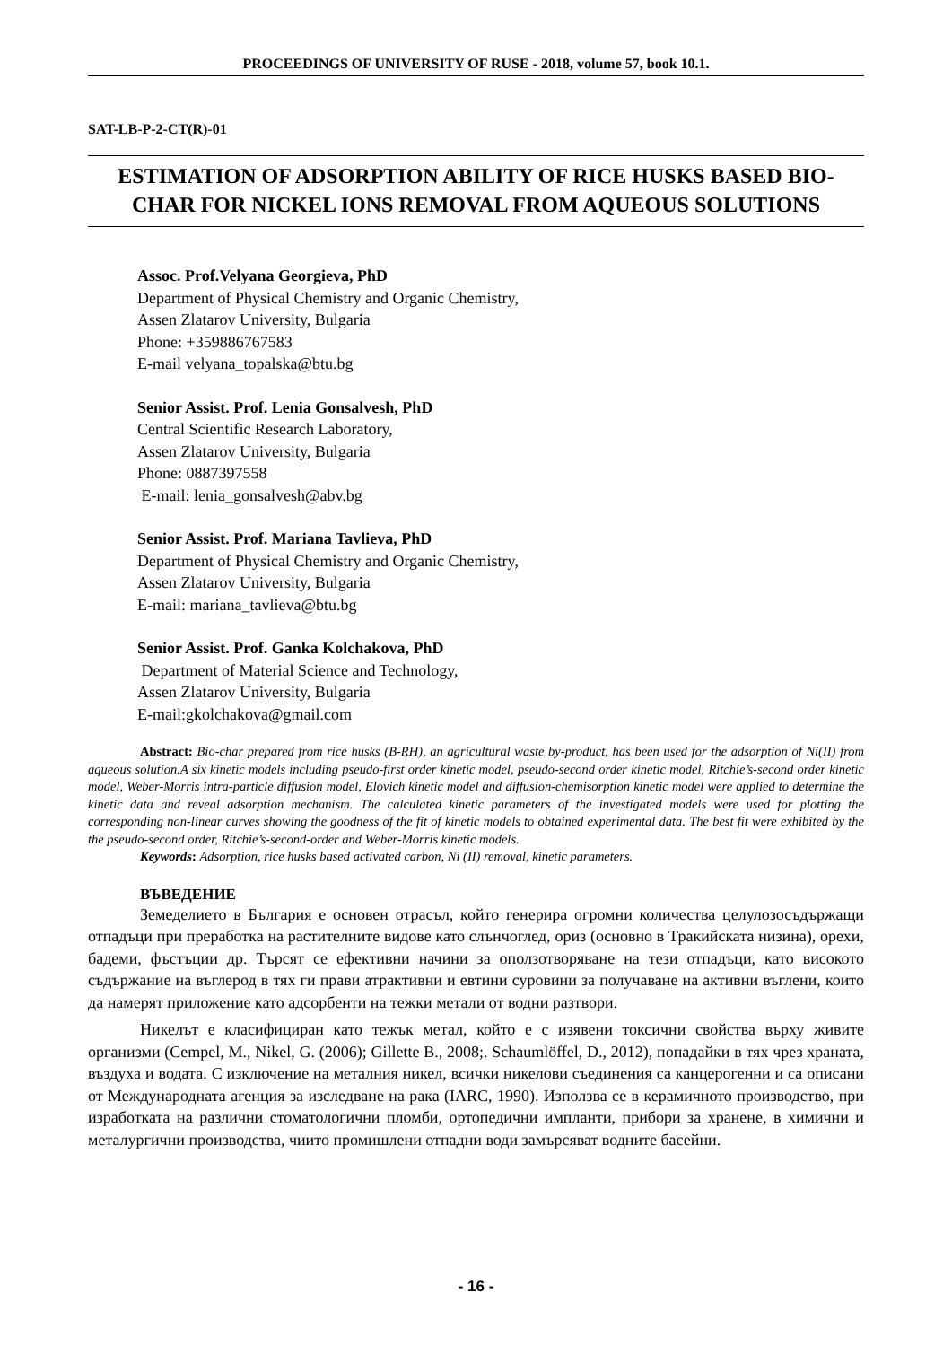PROCEEDINGS OF UNIVERSITY OF RUSE - 2018, volume 57, book 10.1.
SAT-LB-P-2-CT(R)-01
ESTIMATION OF ADSORPTION ABILITY OF RICE HUSKS BASED BIO-CHAR FOR NICKEL IONS REMOVAL FROM AQUEOUS SOLUTIONS
Assoc. Prof.Velyana Georgieva, PhD
Department of Physical Chemistry and Organic Chemistry,
Assen Zlatarov University, Bulgaria
Phone: +359886767583
E-mail velyana_topalska@btu.bg
Senior Assist. Prof. Lenia Gonsalvesh, PhD
Central Scientific Research Laboratory,
Assen Zlatarov University, Bulgaria
Phone: 0887397558
E-mail: lenia_gonsalvesh@abv.bg
Senior Assist. Prof. Mariana Tavlieva, PhD
Department of Physical Chemistry and Organic Chemistry,
Assen Zlatarov University, Bulgaria
E-mail: mariana_tavlieva@btu.bg
Senior Assist. Prof. Ganka Kolchakova, PhD
Department of Material Science and Technology,
Assen Zlatarov University, Bulgaria
E-mail:gkolchakova@gmail.com
Abstract: Bio-char prepared from rice husks (B-RH), an agricultural waste by-product, has been used for the adsorption of Ni(II) from aqueous solution.A six kinetic models including pseudo-first order kinetic model, pseudo-second order kinetic model, Ritchie’s-second order kinetic model, Weber-Morris intra-particle diffusion model, Elovich kinetic model and diffusion-chemisorption kinetic model were applied to determine the kinetic data and reveal adsorption mechanism. The calculated kinetic parameters of the investigated models were used for plotting the corresponding non-linear curves showing the goodness of the fit of kinetic models to obtained experimental data. The best fit were exhibited by the the pseudo-second order, Ritchie’s-second-order and Weber-Morris kinetic models.
Keywords: Adsorption, rice husks based activated carbon, Ni (II) removal, kinetic parameters.
ВЪВЕДЕНИЕ
Земеделието в България е основен отрасъл, който генерира огромни количества целулозосъдържащи отпадъци при преработка на растителните видове като слънчоглед, ориз (основно в Тракийската низина), орехи, бадеми, фъстъции др. Търсят се ефективни начини за оползотворяване на тези отпадъци, като високото съдържание на въглерод в тях ги прави атрактивни и евтини суровини за получаване на активни въглени, които да намерят приложение като адсорбенти на тежки метали от водни разтвори.
Никелът е класифициран като тежък метал, който е с изявени токсични свойства върху живите организми (Cempel, M., Nikel, G. (2006); Gillette B., 2008;. Schaumlöffel, D., 2012), попадайки в тях чрез храната, въздуха и водата. С изключение на металния никел, всички никелови съединения са канцерогенни и са описани от Международната агенция за изследване на рака (IARC, 1990). Използва се в керамичното производство, при изработката на различни стоматологични пломби, ортопедични импланти, прибори за хранене, в химични и металургични производства, чиито промишлени отпадни води замърсяват водните басейни.
- 16 -